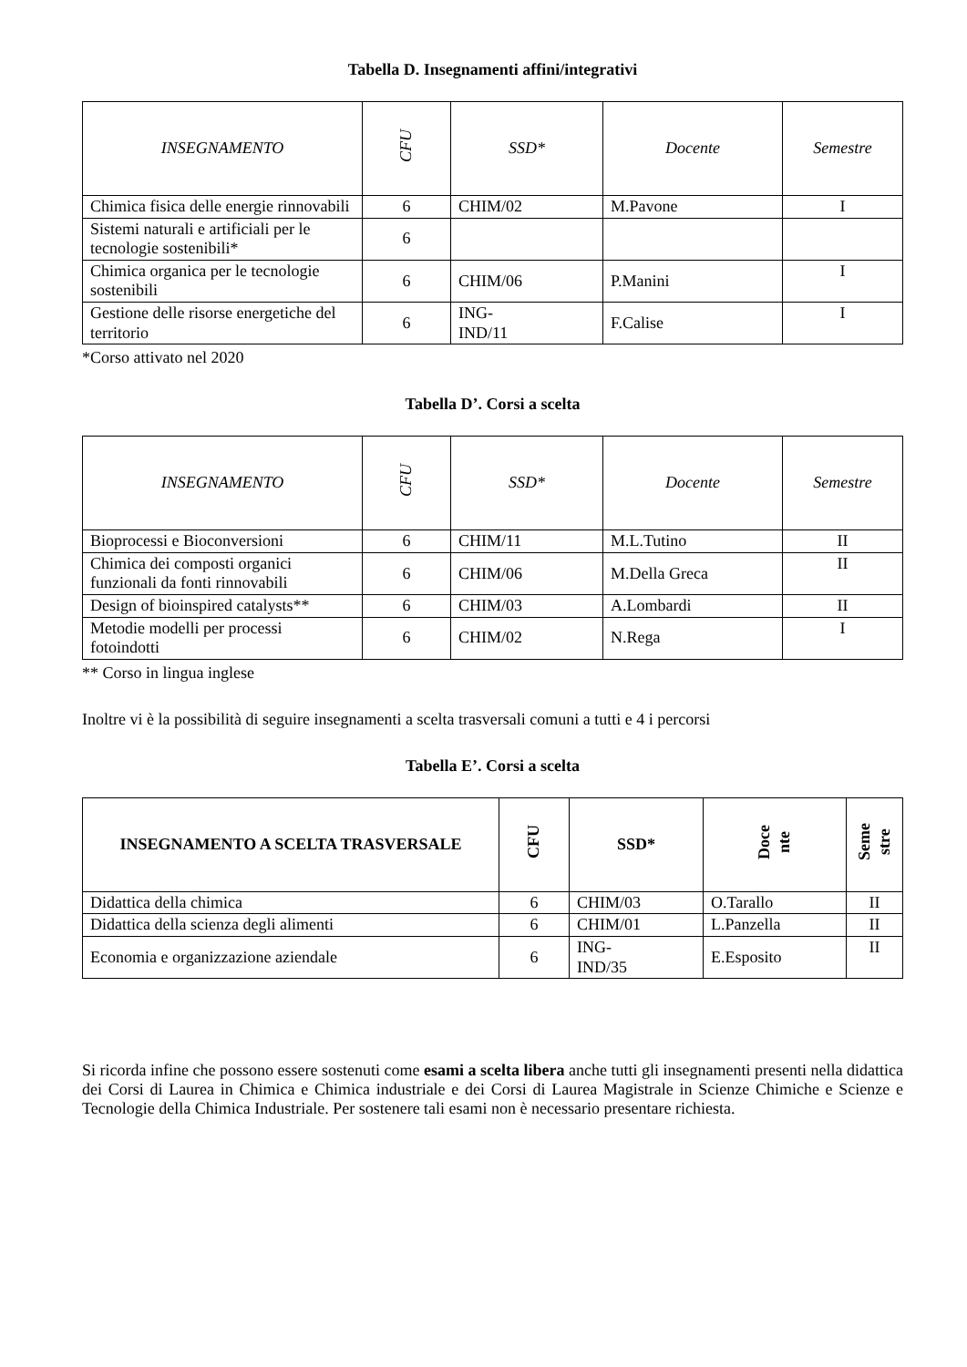Tabella D. Insegnamenti affini/integrativi
| INSEGNAMENTO | CFU | SSD* | Docente | Semestre |
| --- | --- | --- | --- | --- |
| Chimica fisica delle energie rinnovabili | 6 | CHIM/02 | M.Pavone | I |
| Sistemi naturali e artificiali per le tecnologie sostenibili* | 6 | | | |
| Chimica organica per le tecnologie sostenibili | 6 | CHIM/06 | P.Manini | I |
| Gestione delle risorse energetiche del territorio | 6 | ING- IND/11 | F.Calise | I |
*Corso attivato nel 2020
Tabella D’. Corsi a scelta
| INSEGNAMENTO | CFU | SSD* | Docente | Semestre |
| --- | --- | --- | --- | --- |
| Bioprocessi e Bioconversioni | 6 | CHIM/11 | M.L.Tutino | II |
| Chimica dei composti organici funzionali da fonti rinnovabili | 6 | CHIM/06 | M.Della Greca | II |
| Design of bioinspired catalysts** | 6 | CHIM/03 | A.Lombardi | II |
| Metodie modelli per processi fotoindotti | 6 | CHIM/02 | N.Rega | I |
** Corso in lingua inglese
Inoltre vi è la possibilità di seguire insegnamenti a scelta trasversali comuni a tutti e 4 i percorsi
Tabella E’. Corsi a scelta
| INSEGNAMENTO A SCELTA TRASVERSALE | CFU | SSD* | Doce nte | Seme stre |
| --- | --- | --- | --- | --- |
| Didattica della chimica | 6 | CHIM/03 | O.Tarallo | II |
| Didattica della scienza degli alimenti | 6 | CHIM/01 | L.Panzella | II |
| Economia e organizzazione aziendale | 6 | ING- IND/35 | E.Esposito | II |
Si ricorda infine che possono essere sostenuti come esami a scelta libera anche tutti gli insegnamenti presenti nella didattica dei Corsi di Laurea in Chimica e Chimica industriale e dei Corsi di Laurea Magistrale in Scienze Chimiche e Scienze e Tecnologie della Chimica Industriale. Per sostenere tali esami non è necessario presentare richiesta.